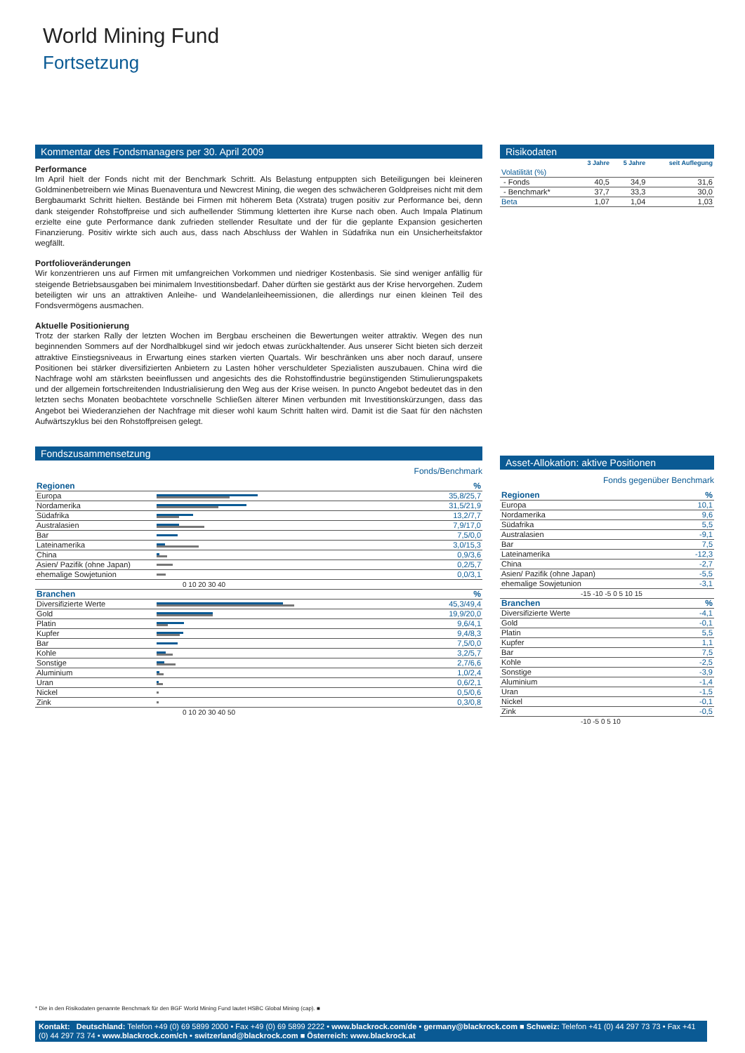World Mining Fund
Fortsetzung
Kommentar des Fondsmanagers per 30. April 2009
Performance
Im April hielt der Fonds nicht mit der Benchmark Schritt. Als Belastung entpuppten sich Beteiligungen bei kleineren Goldminenbetreibern wie Minas Buenaventura und Newcrest Mining, die wegen des schwächeren Goldpreises nicht mit dem Bergbaumarkt Schritt hielten. Bestände bei Firmen mit höherem Beta (Xstrata) trugen positiv zur Performance bei, denn dank steigender Rohstoffpreise und sich aufhellender Stimmung kletterten ihre Kurse nach oben. Auch Impala Platinum erzielte eine gute Performance dank zufrieden stellender Resultate und der für die geplante Expansion gesicherten Finanzierung. Positiv wirkte sich auch aus, dass nach Abschluss der Wahlen in Südafrika nun ein Unsicherheitsfaktor wegfällt.
Portfolioveränderungen
Wir konzentrieren uns auf Firmen mit umfangreichen Vorkommen und niedriger Kostenbasis. Sie sind weniger anfällig für steigende Betriebsausgaben bei minimalem Investitionsbedarf. Daher dürften sie gestärkt aus der Krise hervorgehen. Zudem beteiligten wir uns an attraktiven Anleihe- und Wandelanleiheemissionen, die allerdings nur einen kleinen Teil des Fondsvermögens ausmachen.
Aktuelle Positionierung
Trotz der starken Rally der letzten Wochen im Bergbau erscheinen die Bewertungen weiter attraktiv. Wegen des nun beginnenden Sommers auf der Nordhalbkugel sind wir jedoch etwas zurückhaltender. Aus unserer Sicht bieten sich derzeit attraktive Einstiegsniveaus in Erwartung eines starken vierten Quartals. Wir beschränken uns aber noch darauf, unsere Positionen bei stärker diversifizierten Anbietern zu Lasten höher verschuldeter Spezialisten auszubauen. China wird die Nachfrage wohl am stärksten beeinflussen und angesichts des die Rohstoffindustrie begünstigenden Stimulierungspakets und der allgemein fortschreitenden Industrialisierung den Weg aus der Krise weisen. In puncto Angebot bedeutet das in den letzten sechs Monaten beobachtete vorschnelle Schließen älterer Minen verbunden mit Investitionskürzungen, dass das Angebot bei Wiederanziehen der Nachfrage mit dieser wohl kaum Schritt halten wird. Damit ist die Saat für den nächsten Aufwärtszyklus bei den Rohstoffpreisen gelegt.
Fondszusammensetzung
Fonds/Benchmark
| Regionen | | % |
| Europa | | 35,8/25,7 |
| Nordamerika | | 31,5/21,9 |
| Südafrika | | 13,2/7,7 |
| Australasien | | 7,9/17,0 |
| Bar | | 7,5/0,0 |
| Lateinamerika | | 3,0/15,3 |
| China | | 0,9/3,6 |
| Asien/ Pazifik (ohne Japan) | | 0,2/5,7 |
| ehemalige Sowjetunion | | 0,0/3,1 |
| 0 10 20 30 40 | | |
| Branchen | | % |
| Diversifizierte Werte | | 45,3/49,4 |
| Gold | | 19,9/20,0 |
| Platin | | 9,6/4,1 |
| Kupfer | | 9,4/8,3 |
| Bar | | 7,5/0,0 |
| Kohle | | 3,2/5,7 |
| Sonstige | | 2,7/6,6 |
| Aluminium | | 1,0/2,4 |
| Uran | | 0,6/2,1 |
| Nickel | | 0,5/0,6 |
| Zink | | 0,3/0,8 |
| 0 10 20 30 40 50 | | |
Risikodaten
| | 3 Jahre | 5 Jahre | seit Auflegung |
| --- | --- | --- | --- |
| Volatilität (%) | | | |
| - Fonds | 40,5 | 34,9 | 31,6 |
| - Benchmark* | 37,7 | 33,3 | 30,0 |
| Beta | 1,07 | 1,04 | 1,03 |
Asset-Allokation: aktive Positionen
Fonds gegenüber Benchmark
| Regionen | % |
| Europa | 10,1 |
| Nordamerika | 9,6 |
| Südafrika | 5,5 |
| Australasien | -9,1 |
| Bar | 7,5 |
| Lateinamerika | -12,3 |
| China | -2,7 |
| Asien/ Pazifik (ohne Japan) | -5,5 |
| ehemalige Sowjetunion | -3,1 |
| -15 -10 -5 0 5 10 15 | |
| Branchen | % |
| Diversifizierte Werte | -4,1 |
| Gold | -0,1 |
| Platin | 5,5 |
| Kupfer | 1,1 |
| Bar | 7,5 |
| Kohle | -2,5 |
| Sonstige | -3,9 |
| Aluminium | -1,4 |
| Uran | -1,5 |
| Nickel | -0,1 |
| Zink | -0,5 |
| -10 -5 0 5 10 | |
* Die in den Risikodaten genannte Benchmark für den BGF World Mining Fund lautet HSBC Global Mining (cap). ■
Kontakt: Deutschland: Telefon +49 (0) 69 5899 2000 • Fax +49 (0) 69 5899 2222 • www.blackrock.com/de • germany@blackrock.com ■ Schweiz: Telefon +41 (0) 44 297 73 73 • Fax +41 (0) 44 297 73 74 • www.blackrock.com/ch • switzerland@blackrock.com ■ Österreich: www.blackrock.at